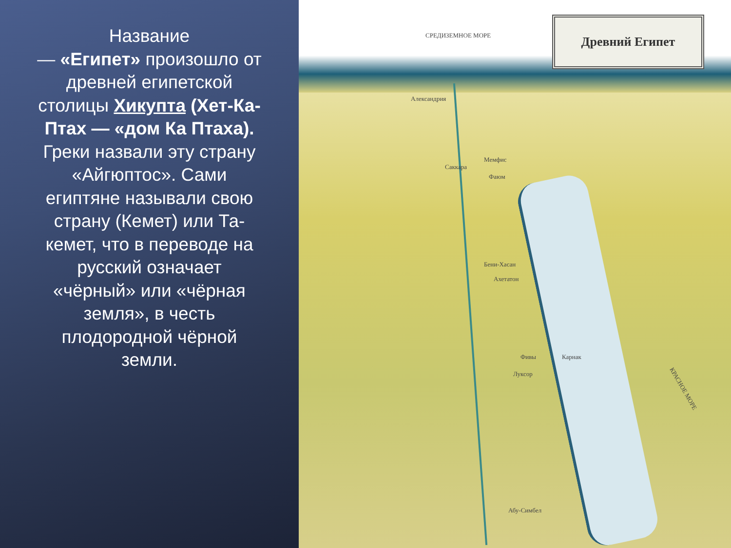Название
— «Египет» произошло от древней египетской столицы Хикупта (Хет-Ка-Птах — «дом Ка Птаха). Греки назвали эту страну «Айгюптос». Сами египтяне называли свою страну (Кемет) или Та-кемет, что в переводе на русский означает «чёрный» или «чёрная земля», в честь плодородной чёрной земли.
Древний Египет
СРЕДИЗЕМНОЕ МОРЕ
Александрия
Мемфис
Саккара
Фаюм
Бени-Хасан
Ахетатон
Фивы Карнак
Луксор
Абу-Симбел
КРАСНОЕ МОРЕ